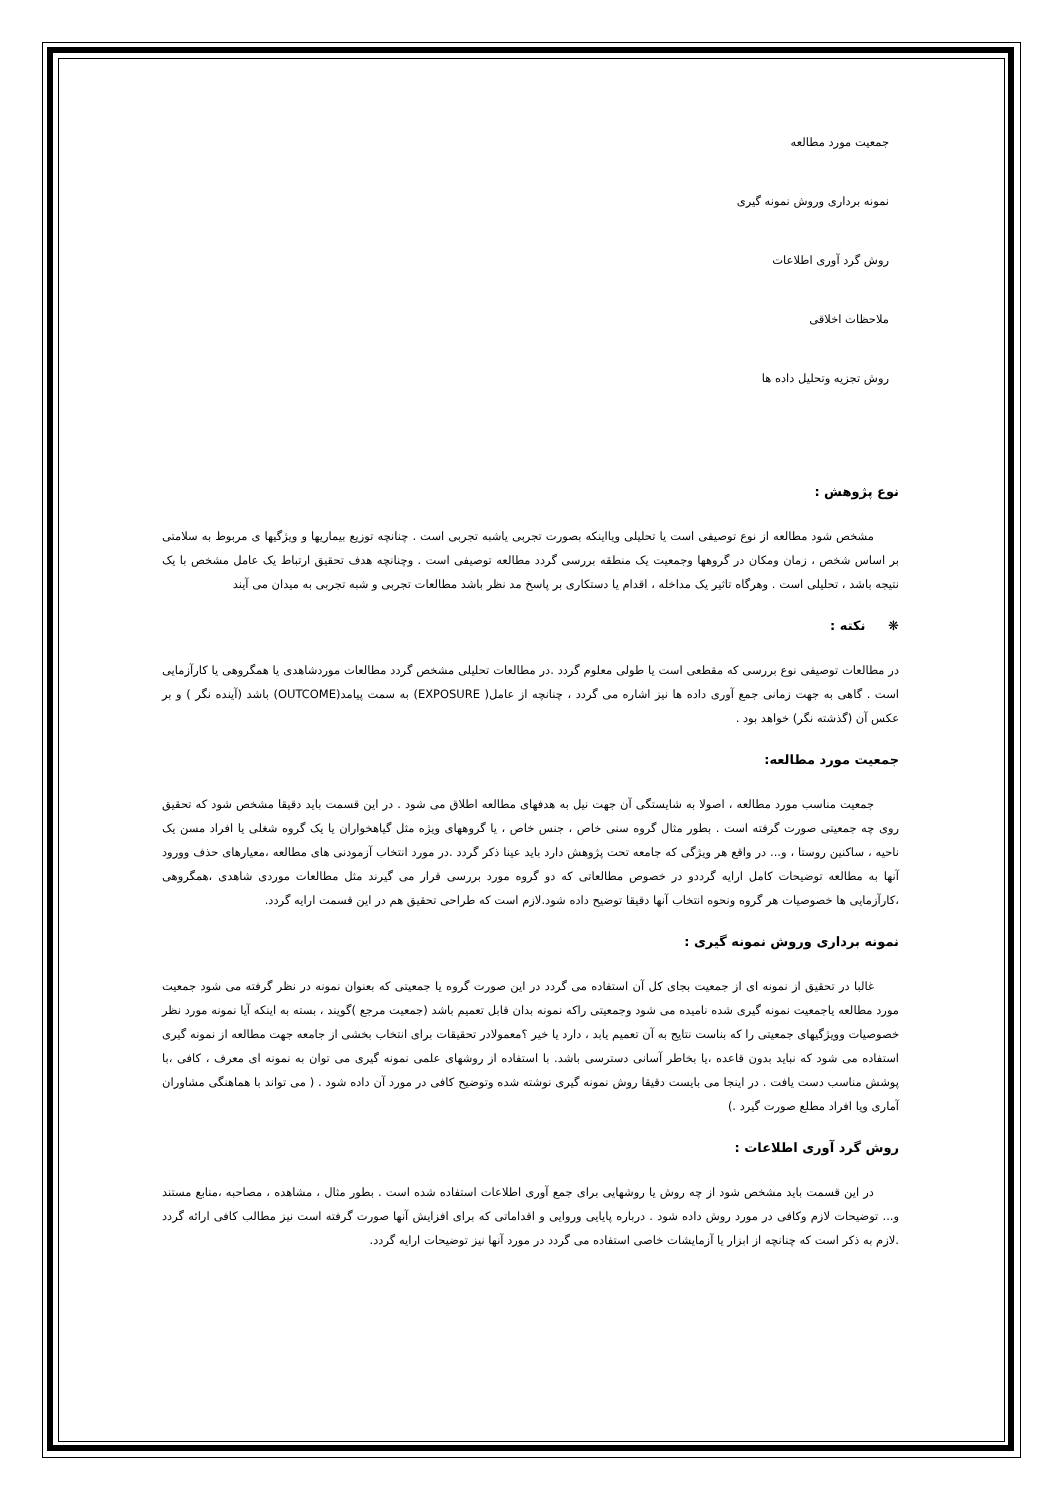جمعیت مورد مطالعه
نمونه برداری وروش نمونه گیری
روش گرد آوری اطلاعات
ملاحظات اخلاقی
روش تجزیه وتحلیل داده ها
نوع پژوهش :
مشخص شود مطالعه از نوع توصیفی است یا تحلیلی ویااینکه بصورت تجربی یاشبه تجربی است . چنانچه توزیع بیماریها و ویژگیها ی مربوط به سلامتی بر اساس شخص ، زمان ومکان در گروهها وجمعیت یک منطقه بررسی گردد مطالعه توصیفی است . وچنانچه هدف تحقیق ارتباط یک عامل مشخص با یک نتیجه باشد ، تحلیلی است . وهرگاه تاثیر یک مداخله ، اقدام یا دستکاری بر پاسخ مد نظر باشد مطالعات تجربی و شبه تجربی به میدان می آیند
❋ نکته :
در مطالعات توصیفی نوع بررسی که مقطعی است یا طولی معلوم گردد .در مطالعات تحلیلی مشخص گردد مطالعات موردشاهدی یا همگروهی یا کارآزمایی است . گاهی به جهت زمانی جمع آوری داده ها نیز اشاره می گردد ، چنانچه از عامل( EXPOSURE) به سمت پیامد(OUTCOME) باشد (آینده نگر ) و بر عکس آن (گذشته نگر) خواهد بود .
جمعیت مورد مطالعه:
جمعیت مناسب مورد مطالعه ، اصولا به شایستگی آن جهت نیل به هدفهای مطالعه اطلاق می شود . در این قسمت باید دقیقا مشخص شود که تحقیق روی چه جمعیتی صورت گرفته است . بطور مثال گروه سنی خاص ، جنس خاص ، یا گروههای ویژه مثل گیاهخواران یا یک گروه شغلی یا افراد مسن یک ناحیه ، ساکنین روستا ، و... در واقع هر ویژگی که جامعه تحت پژوهش دارد باید عینا ذکر گردد .در مورد انتخاب آزمودنی های مطالعه ،معیارهای حذف وورود آنها به مطالعه توضیحات کامل ارایه گرددو در خصوص مطالعاتی که دو گروه مورد بررسی قرار می گیرند مثل مطالعات موردی شاهدی ،همگروهی ،کارآزمایی ها خصوصیات هر گروه ونحوه انتخاب آنها دقیقا توضیح داده شود.لازم است که طراحی تحقیق هم در این قسمت ارایه گردد.
نمونه برداری وروش نمونه گیری :
غالبا در تحقیق از نمونه ای از جمعیت بجای کل آن استفاده می گردد در این صورت گروه یا جمعیتی که بعنوان نمونه در نظر گرفته می شود جمعیت مورد مطالعه یاجمعیت نمونه گیری شده نامیده می شود وجمعیتی راکه نمونه بدان قابل تعمیم باشد (جمعیت مرجع )گویند ، بسته به اینکه آیا نمونه مورد نظر خصوصیات وویژگیهای جمعیتی را که بناست نتایج به آن تعمیم یابد ، دارد یا خیر ؟معمولادر تحقیقات برای انتخاب بخشی از جامعه جهت مطالعه از نمونه گیری استفاده می شود که نباید بدون قاعده ،یا بخاطر آسانی دسترسی باشد. با استفاده از روشهای علمی نمونه گیری می توان به نمونه ای معرف ، کافی ،با پوشش مناسب دست یافت . در اینجا می بایست دقیقا روش نمونه گیری نوشته شده وتوضیح کافی در مورد آن داده شود . ( می تواند با هماهنگی مشاوران آماری ویا افراد مطلع صورت گیرد .)
روش گرد آوری اطلاعات :
در این قسمت باید مشخص شود از چه روش یا روشهایی برای جمع آوری اطلاعات استفاده شده است . بطور مثال ، مشاهده ، مصاحبه ،منابع مستند و... توضیحات لازم وکافی در مورد روش داده شود . درباره پایایی وروایی و اقداماتی که برای افزایش آنها صورت گرفته است نیز مطالب کافی ارائه گردد .لازم به ذکر است که چنانچه از ابزار یا آزمایشات خاصی استفاده می گردد در مورد آنها نیز توضیحات ارایه گردد.